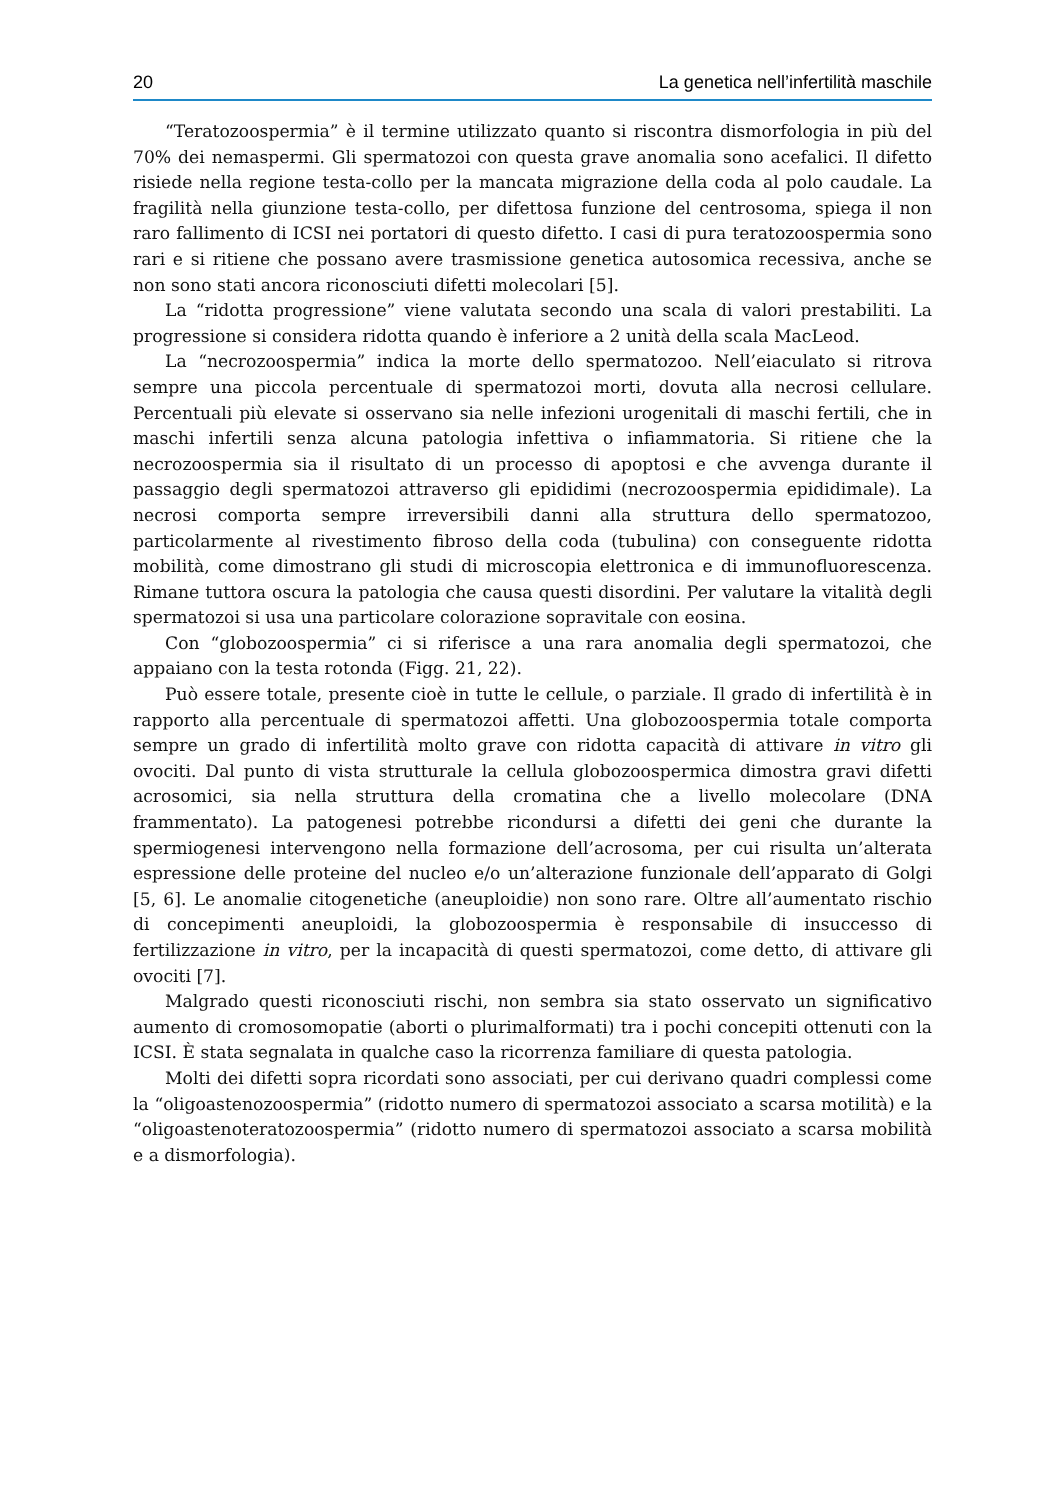20 La genetica nell’infertilità maschile
“Teratozoospermia” è il termine utilizzato quanto si riscontra dismorfologia in più del 70% dei nemaspermi. Gli spermatozoi con questa grave anomalia sono acefalici. Il difetto risiede nella regione testa-collo per la mancata migrazione della coda al polo caudale. La fragilità nella giunzione testa-collo, per difettosa funzione del centrosoma, spiega il non raro fallimento di ICSI nei portatori di questo difetto. I casi di pura teratozoospermia sono rari e si ritiene che possano avere trasmissione genetica autosomica recessiva, anche se non sono stati ancora riconosciuti difetti molecolari [5].
La “ridotta progressione” viene valutata secondo una scala di valori prestabiliti. La progressione si considera ridotta quando è inferiore a 2 unità della scala MacLeod.
La “necrozoospermia” indica la morte dello spermatozoo. Nell’eiaculato si ritrova sempre una piccola percentuale di spermatozoi morti, dovuta alla necrosi cellulare. Percentuali più elevate si osservano sia nelle infezioni urogenitali di maschi fertili, che in maschi infertili senza alcuna patologia infettiva o infiammatoria. Si ritiene che la necrozoospermia sia il risultato di un processo di apoptosi e che avvenga durante il passaggio degli spermatozoi attraverso gli epididimi (necrozoospermia epididimale). La necrosi comporta sempre irreversibili danni alla struttura dello spermatozoo, particolarmente al rivestimento fibroso della coda (tubulina) con conseguente ridotta mobilità, come dimostrano gli studi di microscopia elettronica e di immunofluorescenza. Rimane tuttora oscura la patologia che causa questi disordini. Per valutare la vitalità degli spermatozoi si usa una particolare colorazione sopravitale con eosina.
Con “globozoospermia” ci si riferisce a una rara anomalia degli spermatozoi, che appaiano con la testa rotonda (Figg. 21, 22).
Può essere totale, presente cioè in tutte le cellule, o parziale. Il grado di infertilità è in rapporto alla percentuale di spermatozoi affetti. Una globozoospermia totale comporta sempre un grado di infertilità molto grave con ridotta capacità di attivare in vitro gli ovociti. Dal punto di vista strutturale la cellula globozoospermica dimostra gravi difetti acrosomici, sia nella struttura della cromatina che a livello molecolare (DNA frammentato). La patogenesi potrebbe ricondursi a difetti dei geni che durante la spermiogenesi intervengono nella formazione dell’acrosoma, per cui risulta un’alterata espressione delle proteine del nucleo e/o un’alterazione funzionale dell’apparato di Golgi [5, 6]. Le anomalie citogenetiche (aneuploidie) non sono rare. Oltre all’aumentato rischio di concepimenti aneuploidi, la globozoospermia è responsabile di insuccesso di fertilizzazione in vitro, per la incapacità di questi spermatozoi, come detto, di attivare gli ovociti [7].
Malgrado questi riconosciuti rischi, non sembra sia stato osservato un significativo aumento di cromosomopatie (aborti o plurimalformati) tra i pochi concepiti ottenuti con la ICSI. È stata segnalata in qualche caso la ricorrenza familiare di questa patologia.
Molti dei difetti sopra ricordati sono associati, per cui derivano quadri complessi come la “oligoastenozoospermia” (ridotto numero di spermatozoi associato a scarsa motilità) e la “oligoastenoteratozoospermia” (ridotto numero di spermatozoi associato a scarsa mobilità e a dismorfologia).